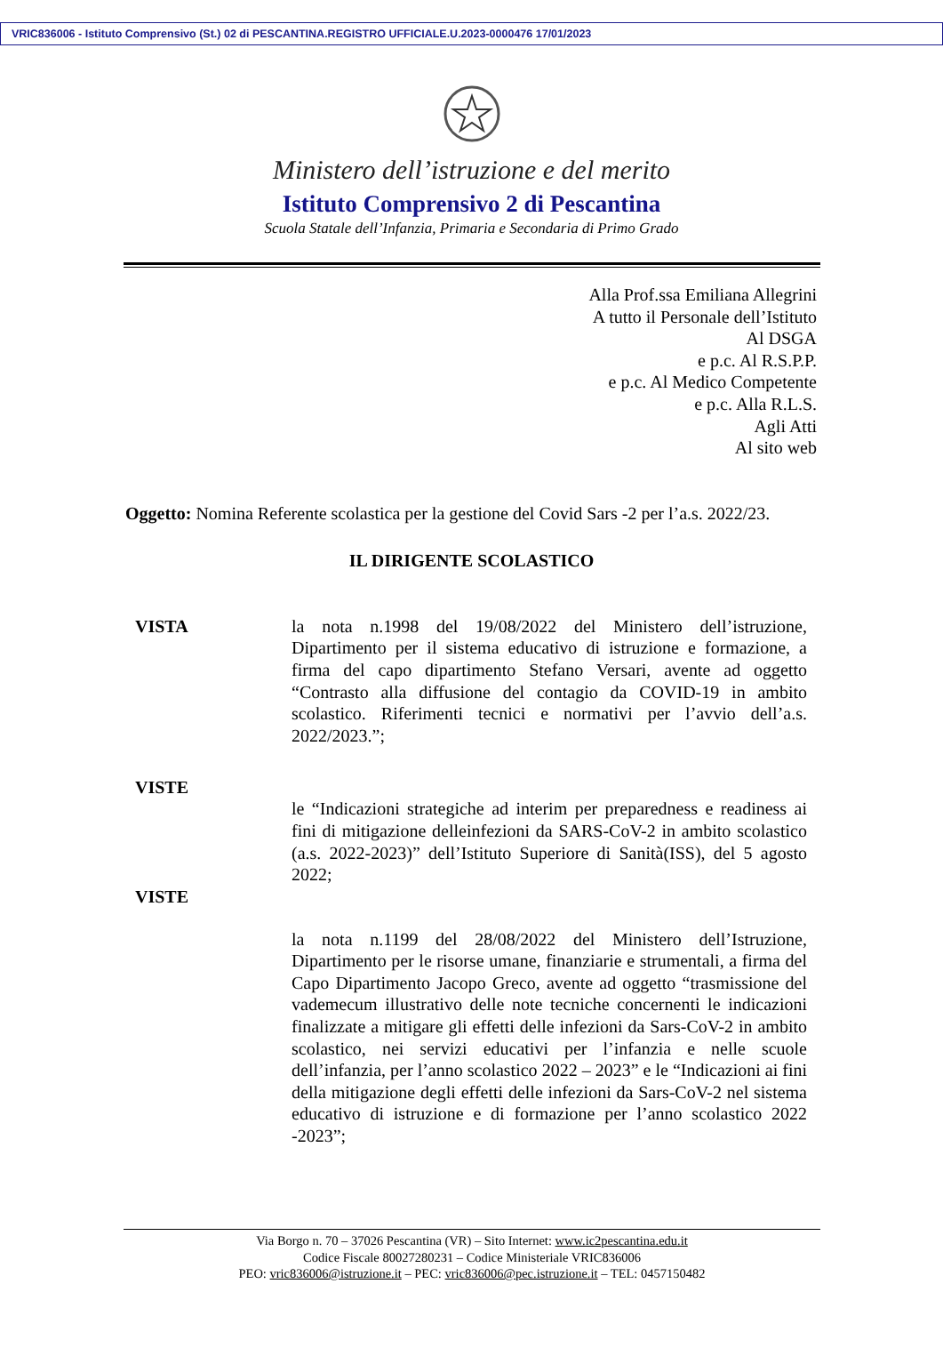VRIC836006 - Istituto Comprensivo (St.) 02 di PESCANTINA.REGISTRO UFFICIALE.U.2023-0000476 17/01/2023
Ministero dell’istruzione e del merito
Istituto Comprensivo 2 di Pescantina
Scuola Statale dell’Infanzia, Primaria e Secondaria di Primo Grado
Alla Prof.ssa Emiliana Allegrini
A tutto il Personale dell’Istituto
Al DSGA
e p.c. Al R.S.P.P.
e p.c. Al Medico Competente
e p.c. Alla R.L.S.
Agli Atti
Al sito web
Oggetto: Nomina Referente scolastica per la gestione del Covid Sars -2 per l’a.s. 2022/23.
IL DIRIGENTE SCOLASTICO
VISTA la nota n.1998 del 19/08/2022 del Ministero dell’istruzione, Dipartimento per il sistema educativo di istruzione e formazione, a firma del capo dipartimento Stefano Versari, avente ad oggetto “Contrasto alla diffusione del contagio da COVID-19 in ambito scolastico. Riferimenti tecnici e normativi per l’avvio dell’a.s. 2022/2023.”;
VISTE
le “Indicazioni strategiche ad interim per preparedness e readiness ai fini di mitigazione delleinfezioni da SARS-CoV-2 in ambito scolastico (a.s. 2022-2023)” dell’Istituto Superiore di Sanità(ISS), del 5 agosto 2022;
VISTE
la nota n.1199 del 28/08/2022 del Ministero dell’Istruzione, Dipartimento per le risorse umane, finanziarie e strumentali, a firma del Capo Dipartimento Jacopo Greco, avente ad oggetto “trasmissione del vademecum illustrativo delle note tecniche concernenti le indicazioni finalizzate a mitigare gli effetti delle infezioni da Sars-CoV-2 in ambito scolastico, nei servizi educativi per l’infanzia e nelle scuole dell’infanzia, per l’anno scolastico 2022 – 2023” e le “Indicazioni ai fini della mitigazione degli effetti delle infezioni da Sars-CoV-2 nel sistema educativo di istruzione e di formazione per l’anno scolastico 2022 -2023”;
Via Borgo n. 70 – 37026 Pescantina (VR) – Sito Internet: www.ic2pescantina.edu.it
Codice Fiscale 80027280231 – Codice Ministeriale VRIC836006
PEO: vric836006@istruzione.it – PEC: vric836006@pec.istruzione.it – TEL: 0457150482